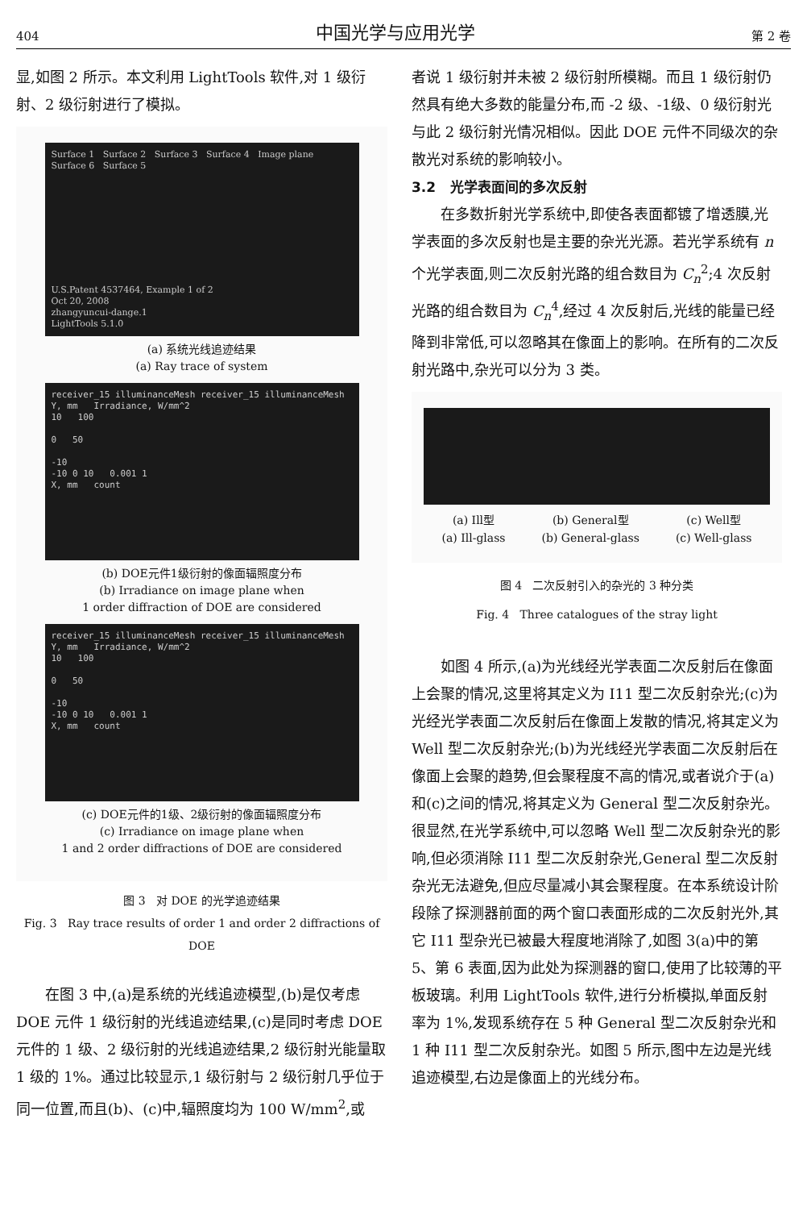404 中国光学与应用光学 第 2 卷
显,如图 2 所示。本文利用 LightTools 软件,对 1 级衍射、2 级衍射进行了模拟。
Surface 1 Surface 2 Surface 3 Surface 4 Image plane Surface 6 Surface 5
U.S.Patent 4537464, Example 1 of 2
Oct 20, 2008
zhangyuncui-dange.1
LightTools 5.1.0
(a) 系统光线追迹结果
(a) Ray trace of system
receiver_15 illuminanceMesh receiver_15 illuminanceMesh
Y, mm Irradiance, W/mm^2
10 100
0 50
-10
-10 0 10 0.001 1
X, mm count
(b) DOE元件1级衍射的像面辐照度分布
(b) Irradiance on image plane when
1 order diffraction of DOE are considered
receiver_15 illuminanceMesh receiver_15 illuminanceMesh
Y, mm Irradiance, W/mm^2
10 100
0 50
-10
-10 0 10 0.001 1
X, mm count
(c) DOE元件的1级、2级衍射的像面辐照度分布
(c) Irradiance on image plane when
1 and 2 order diffractions of DOE are considered
图 3 对 DOE 的光学追迹结果
Fig. 3 Ray trace results of order 1 and order 2 diffractions of DOE
在图 3 中,(a)是系统的光线追迹模型,(b)是仅考虑 DOE 元件 1 级衍射的光线追迹结果,(c)是同时考虑 DOE 元件的 1 级、2 级衍射的光线追迹结果,2 级衍射光能量取 1 级的 1%。通过比较显示,1 级衍射与 2 级衍射几乎位于同一位置,而且(b)、(c)中,辐照度均为 100 W/mm<sup>2</sup>,或
者说 1 级衍射并未被 2 级衍射所模糊。而且 1 级衍射仍然具有绝大多数的能量分布,而 -2 级、-1级、0 级衍射光与此 2 级衍射光情况相似。因此 DOE 元件不同级次的杂散光对系统的影响较小。
3.2 光学表面间的多次反射
在多数折射光学系统中,即使各表面都镀了增透膜,光学表面的多次反射也是主要的杂光光源。若光学系统有 n 个光学表面,则二次反射光路的组合数目为 C<sub>n</sub><sup>2</sup>;4 次反射光路的组合数目为 C<sub>n</sub><sup>4</sup>,经过 4 次反射后,光线的能量已经降到非常低,可以忽略其在像面上的影响。在所有的二次反射光路中,杂光可以分为 3 类。
(a) Ill型
(a) Ill-glass (b) General型
(b) General-glass (c) Well型
(c) Well-glass
图 4 二次反射引入的杂光的 3 种分类
Fig. 4 Three catalogues of the stray light
如图 4 所示,(a)为光线经光学表面二次反射后在像面上会聚的情况,这里将其定义为 I11 型二次反射杂光;(c)为光经光学表面二次反射后在像面上发散的情况,将其定义为 Well 型二次反射杂光;(b)为光线经光学表面二次反射后在像面上会聚的趋势,但会聚程度不高的情况,或者说介于(a)和(c)之间的情况,将其定义为 General 型二次反射杂光。很显然,在光学系统中,可以忽略 Well 型二次反射杂光的影响,但必须消除 I11 型二次反射杂光,General 型二次反射杂光无法避免,但应尽量减小其会聚程度。在本系统设计阶段除了探测器前面的两个窗口表面形成的二次反射光外,其它 I11 型杂光已被最大程度地消除了,如图 3(a)中的第 5、第 6 表面,因为此处为探测器的窗口,使用了比较薄的平板玻璃。利用 LightTools 软件,进行分析模拟,单面反射率为 1%,发现系统存在 5 种 General 型二次反射杂光和 1 种 I11 型二次反射杂光。如图 5 所示,图中左边是光线追迹模型,右边是像面上的光线分布。